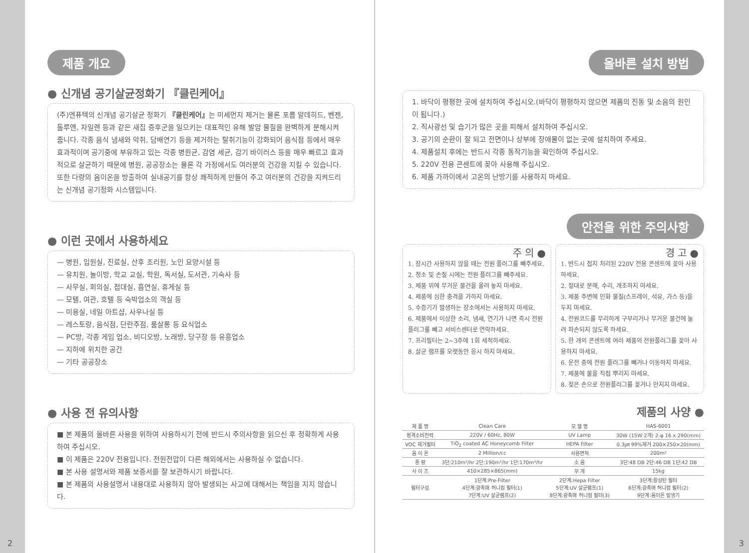제품 개요
● 신개념 공기살균정화기 『클린케어』
(주)엔퓨텍의 신개념 공기살균 정화기 『클린케어』는 미세먼지 제거는 물론 포름 알데히드, 벤젠, 톨루엔, 자일렌 등과 같은 새집 증후군을 일으키는 대표적인 유해 발암 물질을 완벽하게 분해시켜 줍니다. 각종 음식 냄새와 악취, 담배연기 등을 제거하는 탈취기능이 강화되어 음식점 등에서 매우 효과적이며 공기중에 부유하고 있는 각종 병원균, 감염 세균, 감기 바이러스 등을 매우 빠르고 효과적으로 살균하기 때문에 병원, 공공장소는 물론 각 가정에서도 여러분의 건강을 지킬 수 있습니다. 또한 다량의 음이온을 방출하여 실내공기를 항상 쾌적하게 만들어 주고 여러분의 건강을 지켜드리는 신개념 공기정화 시스템입니다.
● 이런 곳에서 사용하세요
— 병원, 입원실, 진료실, 산후 조리원, 노인 요양시설 등
— 유치원, 놀이방, 학교 교실, 학원, 독서실, 도서관, 기숙사 등
— 사무실, 회의실, 접대실, 흡연실, 휴게실 등
— 모텔, 여관, 호텔 등 숙박업소의 객실 등
— 미용실, 네일 아트샵, 사우나실 등
— 레스토랑, 음식점, 단란주점, 룸살롱 등 요식업소
— PC방, 각종 게임 업소, 비디오방, 노래방, 당구장 등 유흥업소
— 지하에 위치한 공간
— 기타 공공장소
● 사용 전 유의사항
■ 본 제품의 올바른 사용을 위하여 사용하시기 전에 반드시 주의사항을 읽으신 후 정확하게 사용하여 주십시오.
■ 이 제품은 220V 전용입니다. 전원전압이 다른 해외에서는 사용하실 수 없습니다.
■ 본 사용 설명서와 제품 보증서를 잘 보관하시기 바랍니다.
■ 본 제품의 사용설명서 내용대로 사용하지 않아 발생되는 사고에 대해서는 책임을 지지 않습니다.
2
올바른 설치 방법
1. 바닥이 평평한 곳에 설치하여 주십시오.(바닥이 평평하지 않으면 제품의 진동 및 소음의 원인이 됩니다.)
2. 직사광선 및 습기가 많은 곳을 피해서 설치하여 주십시오.
3. 공기의 순환이 잘 되고 전면이나 상부에 장애물이 없는 곳에 설치하여 주세요.
4. 제품설치 후에는 반드시 각종 동작기능을 확인하여 주십시오.
5. 220V 전용 콘센트에 꽂아 사용해 주십시오.
6. 제품 가까이에서 고온의 난방기를 사용하지 마세요.
안전을 위한 주의사항
주 의 ●
1. 장시간 사용하지 않을 때는 전원 플러그를 빼주세요.
2. 청소 및 손질 시에는 전원 플러그를 빼주세요.
3. 제품 위에 무거운 물건을 올려 놓지 마세요.
4. 제품에 심한 충격을 가하지 마세요.
5. 수증기가 발생하는 장소에서는 사용하지 마세요.
6. 제품에서 이상한 소리, 냄새, 연기가 나면 즉시 전원 플러그를 빼고 서비스센터로 연락하세요.
7. 프리필터는 2~3주에 1회 세척하세요.
8. 살균 램프를 오랫동안 응시 하지 마세요.
경 고 ●
1. 반드시 접지 처리된 220V 전용 콘센트에 꽂아 사용하세요.
2. 절대로 분해, 수리, 개조하지 마세요.
3. 제품 주변에 인화 물질(스프레이, 석유, 가스 등)을 두지 마세요.
4. 전원코드를 무리하게 구부리거나 무거운 물건에 눌려 파손되지 않도록 하세요.
5. 한 개의 콘센트에 여러 제품의 전원플러그를 꽂아 사용하지 마세요.
6. 운전 중에 전원 플러그를 빼거나 이동하지 마세요.
7. 제품에 물을 직접 뿌리지 마세요.
8. 젖은 손으로 전원플러그를 꽂거나 만지지 마세요.
제품의 사양 ●
| 제 품 명 | Clean Care | 모 델 명 | HAS-6001 | |
| 정격소비전력 | 220V / 60Hz, 80W | UV Lamp | 30W (15W 2개) 2-φ 16 x 290(mm) | |
| VOC 제거필터 | TiO<sub>2</sub> coated AC Honeycomb Filter | HEPA Filter | 0.3㎛ 99%제거 200×250×20(mm) | |
| 음 이 온 | 2 Million/cc | 사용면적 | 200m² | |
| 풍 량 | 3단:210m³/hr 2단:190m³/hr 1단:170m³/hr | 소 음 | 3단:48 DB 2단:46 DB 1단:42 DB | |
| 사 이 즈 | 410×285×865(mm) | 무 게 | 15kg | |
| 필터구성 | 1단계:Pre-Filter 4단계:광촉매 허니컴 필터(1) 7단계:UV 살균램프(2) | 2단계:Hepa Filter 5단계:UV 살균램프(1) 8단계:광촉매 허니컴 필터(3) | | 3단계:활성탄 필터 6단계:광촉매 허니컴 필터(2) 9단계:음이온 발생기 |
3